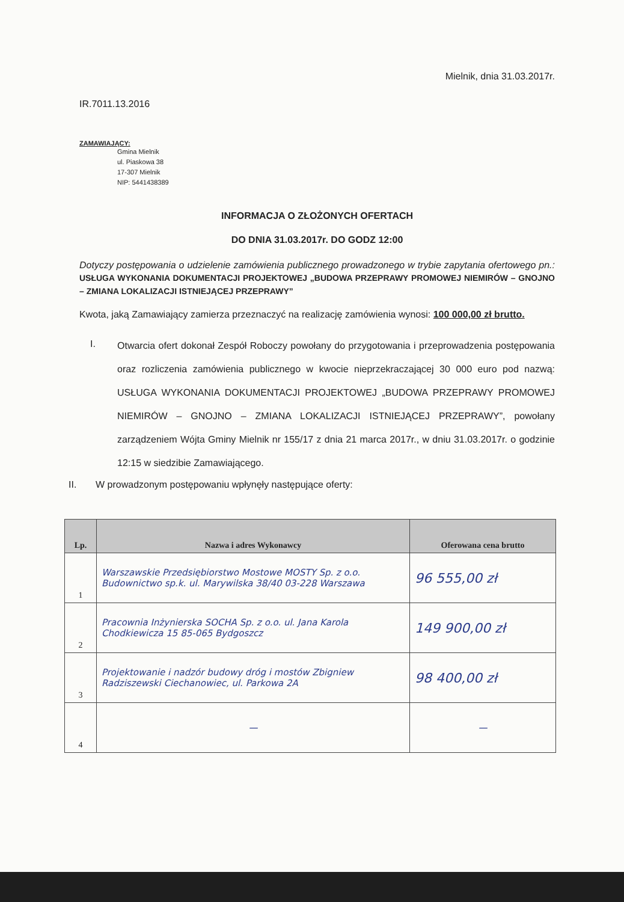Mielnik, dnia 31.03.2017r.
IR.7011.13.2016
ZAMAWIAJĄCY:
Gmina Mielnik
ul. Piaskowa 38
17-307 Mielnik
NIP: 5441438389
INFORMACJA O ZŁOŻONYCH OFERTACH
DO DNIA 31.03.2017r. DO GODZ 12:00
Dotyczy postępowania o udzielenie zamówienia publicznego prowadzonego w trybie zapytania ofertowego pn.: USŁUGA WYKONANIA DOKUMENTACJI PROJEKTOWEJ „BUDOWA PRZEPRAWY PROMOWEJ NIEMIRÓW – GNOJNO – ZMIANA LOKALIZACJI ISTNIEJĄCEJ PRZEPRAWY”
Kwota, jaką Zamawiający zamierza przeznaczyć na realizację zamówienia wynosi: 100 000,00 zł brutto.
I.
Otwarcia ofert dokonał Zespół Roboczy powołany do przygotowania i przeprowadzenia postępowania oraz rozliczenia zamówienia publicznego w kwocie nieprzekraczającej 30 000 euro pod nazwą: USŁUGA WYKONANIA DOKUMENTACJI PROJEKTOWEJ „BUDOWA PRZEPRAWY PROMOWEJ NIEMIRÓW – GNOJNO – ZMIANA LOKALIZACJI ISTNIEJĄCEJ PRZEPRAWY”, powołany zarządzeniem Wójta Gminy Mielnik nr 155/17 z dnia 21 marca 2017r., w dniu 31.03.2017r. o godzinie 12:15 w siedzibie Zamawiającego.
II. W prowadzonym postępowaniu wpłynęły następujące oferty:
| Lp. | Nazwa i adres Wykonawcy | Oferowana cena brutto |
| --- | --- | --- |
| 1 | Warszawskie Przedsiębiorstwo Mostowe MOSTY Sp. z o.o. Budownictwo sp.k. ul. Marywilska 38/40 03-228 Warszawa | 96 555,00 zł |
| 2 | Pracownia Inżynierska SOCHA Sp. z o.o. ul. Jana Karola Chodkiewicza 15 85-065 Bydgoszcz | 149 900,00 zł |
| 3 | Projektowanie i nadzór budowy dróg i mostów Zbigniew Radziszewski Ciechanowiec, ul. Parkowa 2A | 98 400,00 zł |
| 4 | — | — |